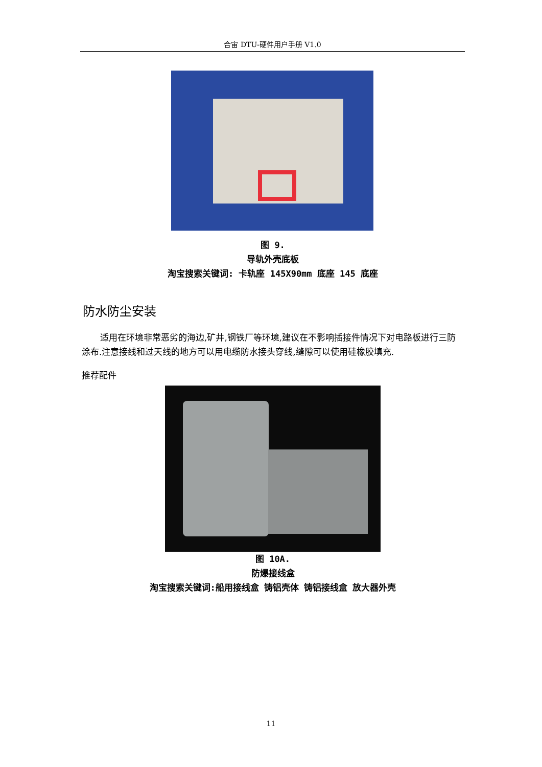合宙 DTU-硬件用户手册 V1.0
图 9.
导轨外壳底板
淘宝搜索关键词: 卡轨座 145X90mm 底座 145 底座
防水防尘安装
适用在环境非常恶劣的海边,矿井,钢铁厂等环境,建议在不影响插接件情况下对电路板进行三防涂布.注意接线和过天线的地方可以用电缆防水接头穿线,缝隙可以使用硅橡胶填充.
推荐配件
图 10A.
防爆接线盒
淘宝搜索关键词:船用接线盒 铸铝壳体 铸铝接线盒 放大器外壳
11